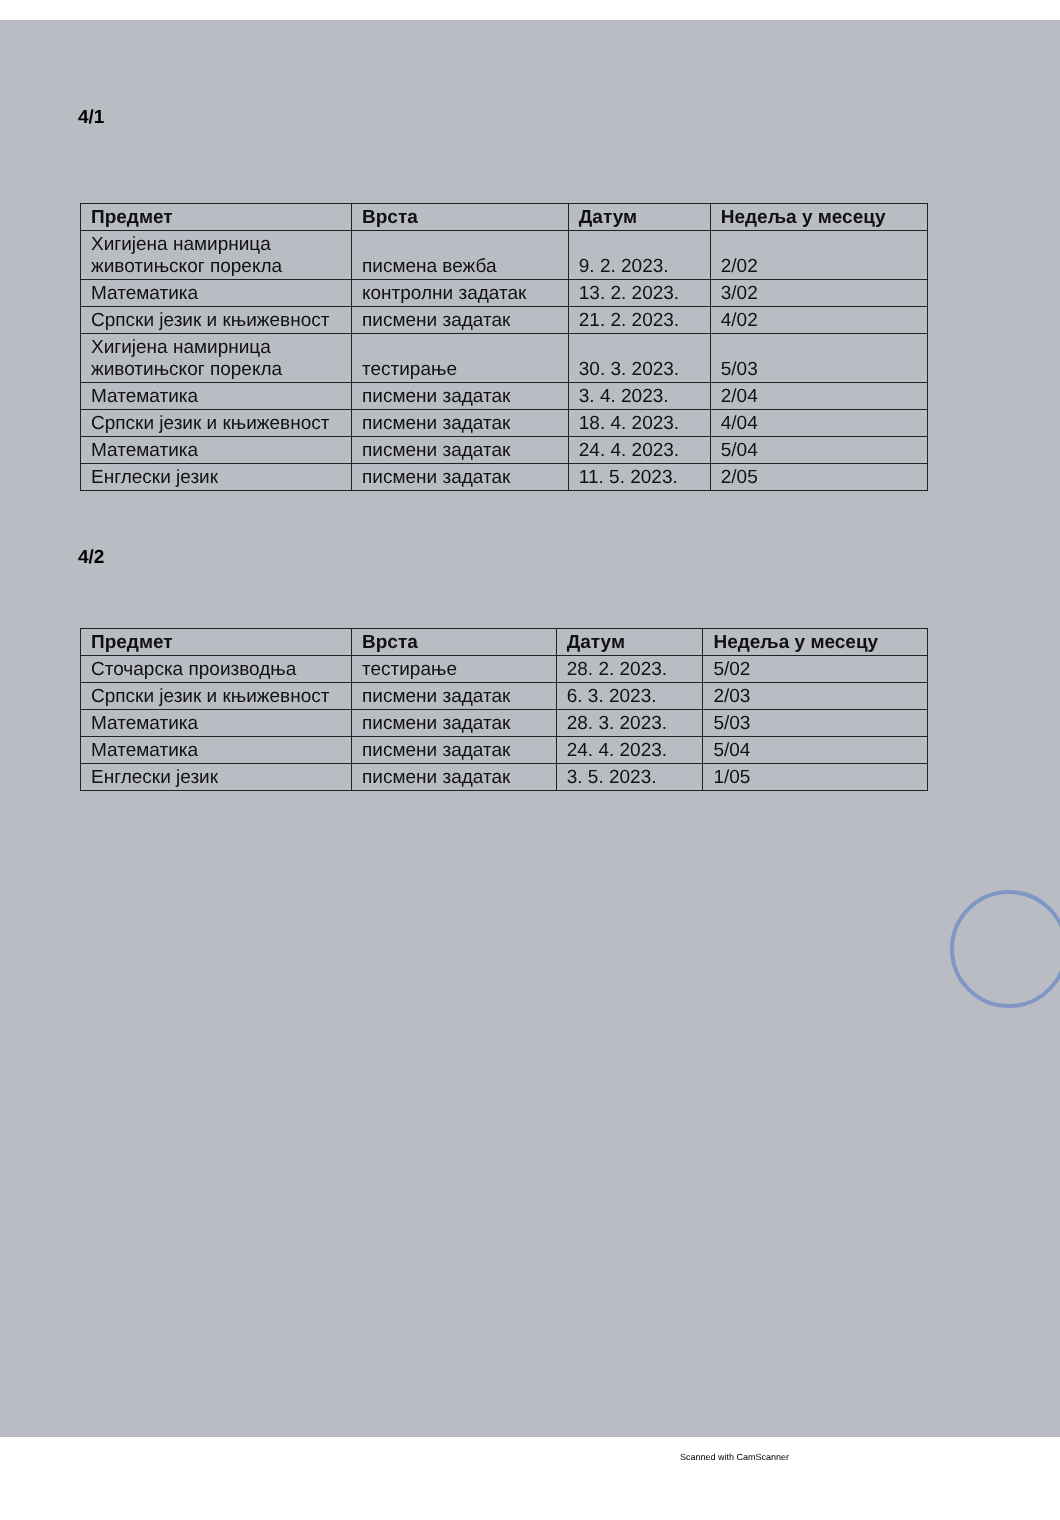4/1
| Предмет | Врста | Датум | Недеља у месецу |
| --- | --- | --- | --- |
| Хигијена намирница животињског порекла | писмена вежба | 9. 2. 2023. | 2/02 |
| Математика | контролни задатак | 13. 2. 2023. | 3/02 |
| Српски језик и књижевност | писмени задатак | 21. 2. 2023. | 4/02 |
| Хигијена намирница животињског порекла | тестирање | 30. 3. 2023. | 5/03 |
| Математика | писмени задатак | 3. 4. 2023. | 2/04 |
| Српски језик и књижевност | писмени задатак | 18. 4. 2023. | 4/04 |
| Математика | писмени задатак | 24. 4. 2023. | 5/04 |
| Енглески језик | писмени задатак | 11. 5. 2023. | 2/05 |
4/2
| Предмет | Врста | Датум | Недеља у месецу |
| --- | --- | --- | --- |
| Сточарска производња | тестирање | 28. 2. 2023. | 5/02 |
| Српски језик и књижевност | писмени задатак | 6. 3. 2023. | 2/03 |
| Математика | писмени задатак | 28. 3. 2023. | 5/03 |
| Математика | писмени задатак | 24. 4. 2023. | 5/04 |
| Енглески језик | писмени задатак | 3. 5. 2023. | 1/05 |
Scanned with CamScanner